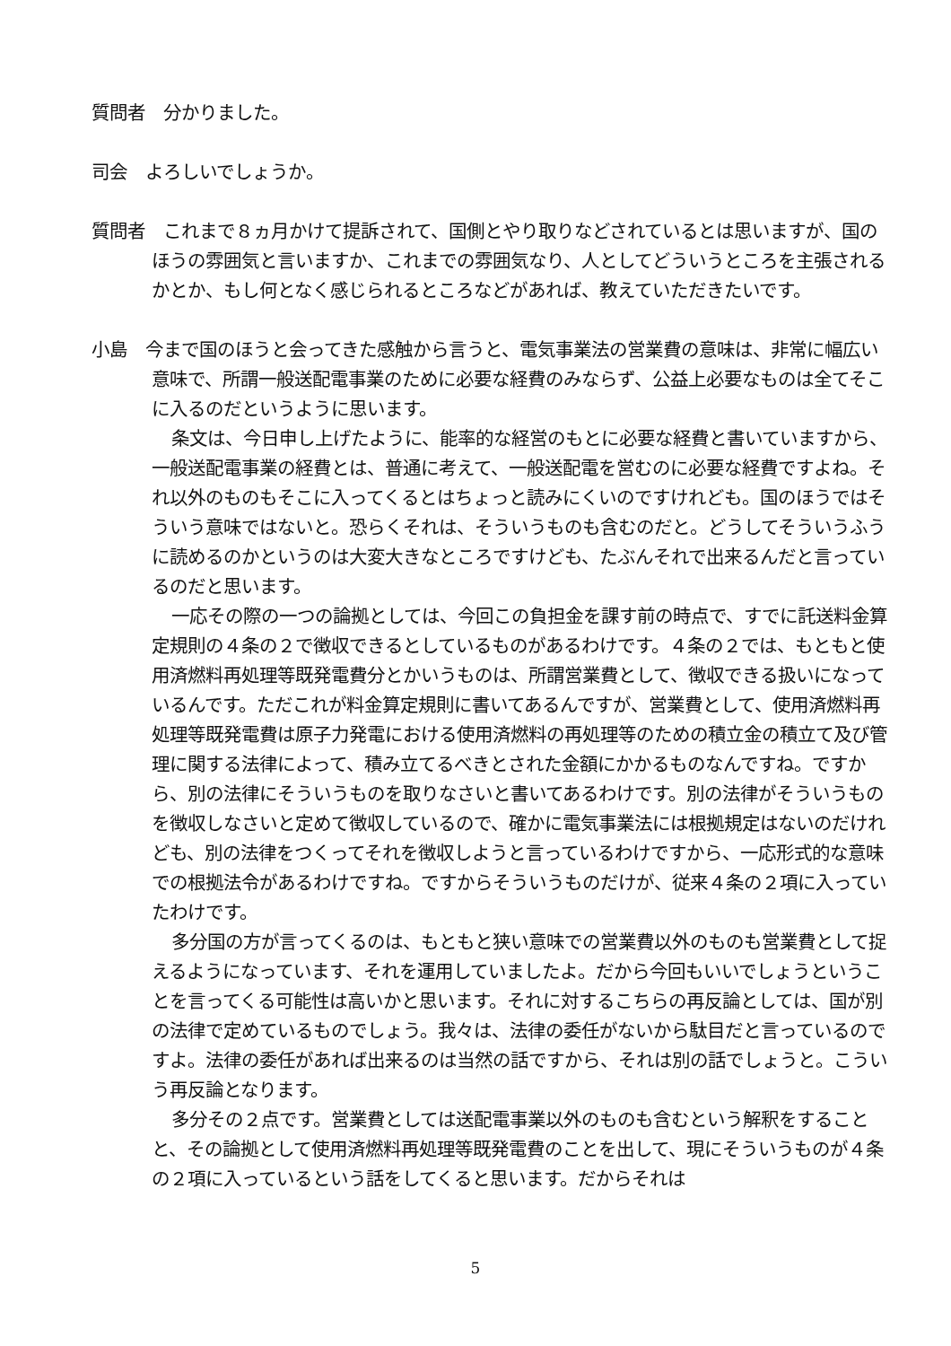質問者　分かりました。
司会　よろしいでしょうか。
質問者　これまで８ヵ月かけて提訴されて、国側とやり取りなどされているとは思いますが、国のほうの雰囲気と言いますか、これまでの雰囲気なり、人としてどういうところを主張されるかとか、もし何となく感じられるところなどがあれば、教えていただきたいです。
小島　今まで国のほうと会ってきた感触から言うと、電気事業法の営業費の意味は、非常に幅広い意味で、所謂一般送配電事業のために必要な経費のみならず、公益上必要なものは全てそこに入るのだというように思います。
条文は、今日申し上げたように、能率的な経営のもとに必要な経費と書いていますから、一般送配電事業の経費とは、普通に考えて、一般送配電を営むのに必要な経費ですよね。それ以外のものもそこに入ってくるとはちょっと読みにくいのですけれども。国のほうではそういう意味ではないと。恐らくそれは、そういうものも含むのだと。どうしてそういうふうに読めるのかというのは大変大きなところですけども、たぶんそれで出来るんだと言っているのだと思います。
一応その際の一つの論拠としては、今回この負担金を課す前の時点で、すでに託送料金算定規則の４条の２で徴収できるとしているものがあるわけです。４条の２では、もともと使用済燃料再処理等既発電費分とかいうものは、所謂営業費として、徴収できる扱いになっているんです。ただこれが料金算定規則に書いてあるんですが、営業費として、使用済燃料再処理等既発電費は原子力発電における使用済燃料の再処理等のための積立金の積立て及び管理に関する法律によって、積み立てるべきとされた金額にかかるものなんですね。ですから、別の法律にそういうものを取りなさいと書いてあるわけです。別の法律がそういうものを徴収しなさいと定めて徴収しているので、確かに電気事業法には根拠規定はないのだけれども、別の法律をつくってそれを徴収しようと言っているわけですから、一応形式的な意味での根拠法令があるわけですね。ですからそういうものだけが、従来４条の２項に入っていたわけです。
多分国の方が言ってくるのは、もともと狭い意味での営業費以外のものも営業費として捉えるようになっています、それを運用していましたよ。だから今回もいいでしょうということを言ってくる可能性は高いかと思います。それに対するこちらの再反論としては、国が別の法律で定めているものでしょう。我々は、法律の委任がないから駄目だと言っているのですよ。法律の委任があれば出来るのは当然の話ですから、それは別の話でしょうと。こういう再反論となります。
多分その２点です。営業費としては送配電事業以外のものも含むという解釈をすることと、その論拠として使用済燃料再処理等既発電費のことを出して、現にそういうものが４条の２項に入っているという話をしてくると思います。だからそれは
5